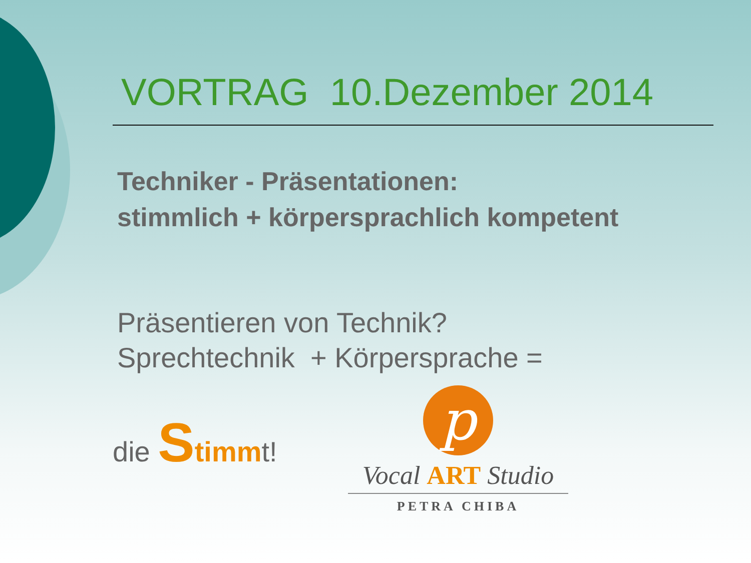VORTRAG 10.Dezember 2014
Techniker - Präsentationen:
stimmlich + körpersprachlich kompetent
Präsentieren von Technik?
Sprechtechnik + Körpersprache =
die Stimmt!
p
Vocal ART Studio
PETRA CHIBA